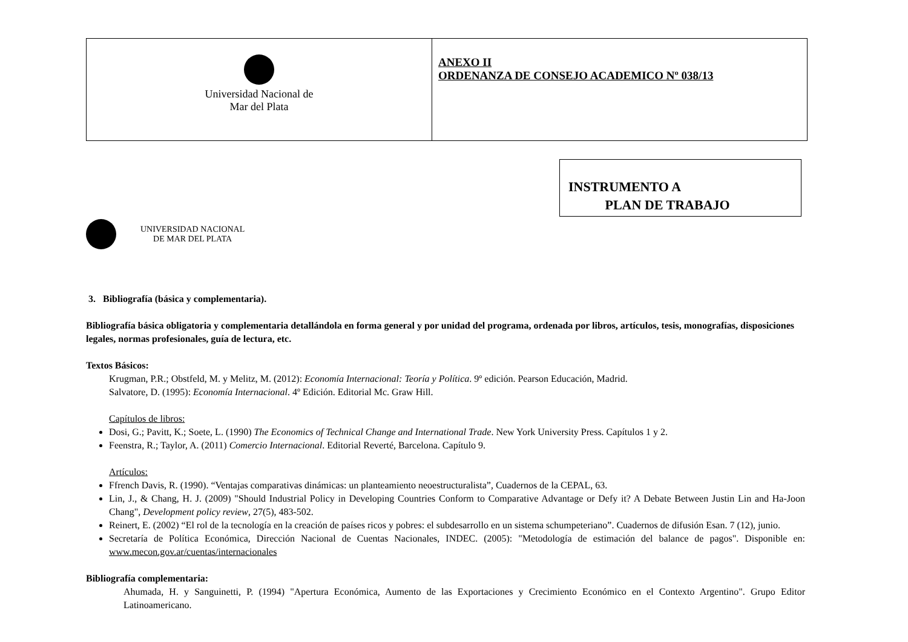| Universidad Nacional de Mar del Plata | ANEXO II ORDENANZA DE CONSEJO ACADEMICO Nº 038/13 |
UNIVERSIDAD NACIONAL
DE MAR DEL PLATA
INSTRUMENTO A
PLAN DE TRABAJO
3. Bibliografía (básica y complementaria).
Bibliografía básica obligatoria y complementaria detallándola en forma general y por unidad del programa, ordenada por libros, artículos, tesis, monografías, disposiciones legales, normas profesionales, guía de lectura, etc.
Textos Básicos:
Krugman, P.R.; Obstfeld, M. y Melitz, M. (2012): Economía Internacional: Teoría y Política. 9º edición. Pearson Educación, Madrid.
Salvatore, D. (1995): Economía Internacional. 4º Edición. Editorial Mc. Graw Hill.
Capítulos de libros:
Dosi, G.; Pavitt, K.; Soete, L. (1990) The Economics of Technical Change and International Trade. New York University Press. Capítulos 1 y 2.
Feenstra, R.; Taylor, A. (2011) Comercio Internacional. Editorial Reverté, Barcelona. Capítulo 9.
Artículos:
Ffrench Davis, R. (1990). “Ventajas comparativas dinámicas: un planteamiento neoestructuralista”, Cuadernos de la CEPAL, 63.
Lin, J., & Chang, H. J. (2009) "Should Industrial Policy in Developing Countries Conform to Comparative Advantage or Defy it? A Debate Between Justin Lin and Ha-Joon Chang", Development policy review, 27(5), 483-502.
Reinert, E. (2002) “El rol de la tecnología en la creación de países ricos y pobres: el subdesarrollo en un sistema schumpeteriano”. Cuadernos de difusión Esan. 7 (12), junio.
Secretaría de Política Económica, Dirección Nacional de Cuentas Nacionales, INDEC. (2005): "Metodología de estimación del balance de pagos". Disponible en: www.mecon.gov.ar/cuentas/internacionales
Bibliografía complementaria:
Ahumada, H. y Sanguinetti, P. (1994) "Apertura Económica, Aumento de las Exportaciones y Crecimiento Económico en el Contexto Argentino". Grupo Editor Latinoamericano.